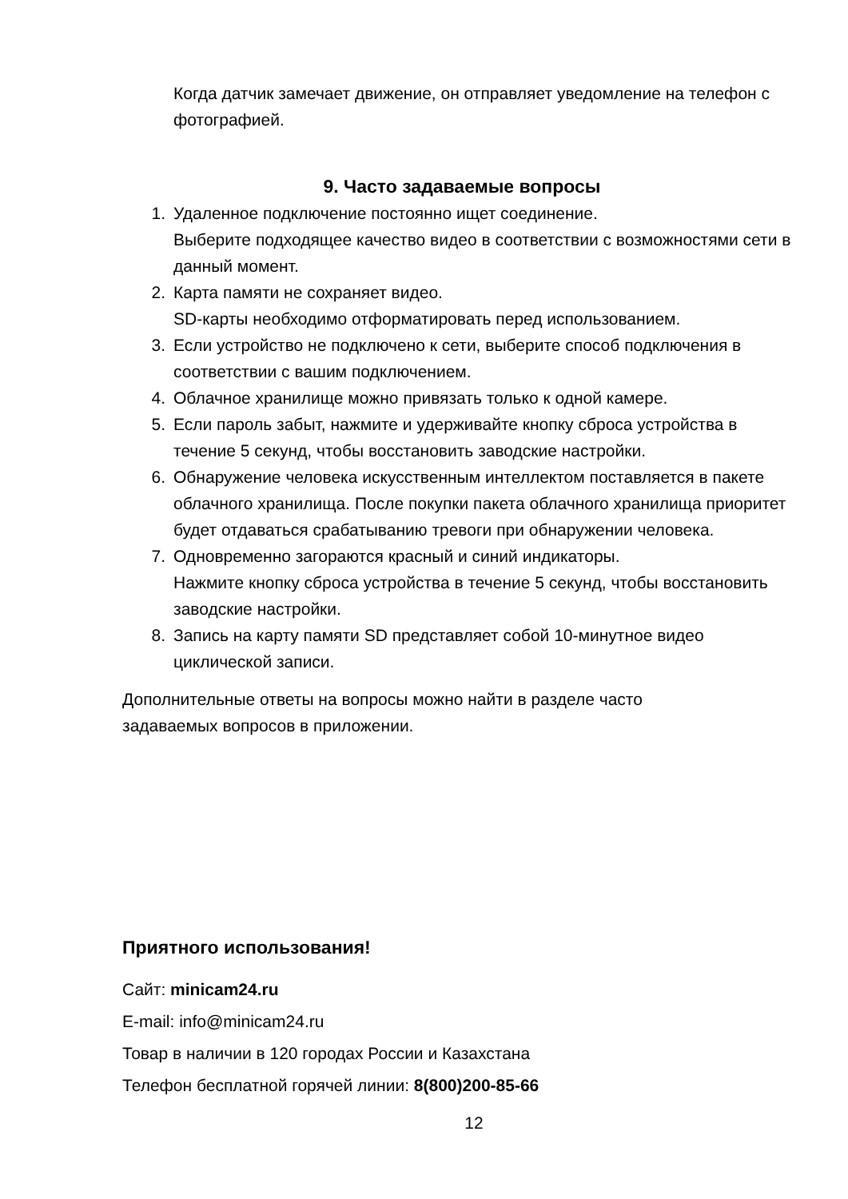Когда датчик замечает движение, он отправляет уведомление на телефон с фотографией.
9. Часто задаваемые вопросы
1. Удаленное подключение постоянно ищет соединение.
Выберите подходящее качество видео в соответствии с возможностями сети в данный момент.
2. Карта памяти не сохраняет видео.
SD-карты необходимо отформатировать перед использованием.
3. Если устройство не подключено к сети, выберите способ подключения в соответствии с вашим подключением.
4. Облачное хранилище можно привязать только к одной камере.
5. Если пароль забыт, нажмите и удерживайте кнопку сброса устройства в течение 5 секунд, чтобы восстановить заводские настройки.
6. Обнаружение человека искусственным интеллектом поставляется в пакете облачного хранилища. После покупки пакета облачного хранилища приоритет будет отдаваться срабатыванию тревоги при обнаружении человека.
7. Одновременно загораются красный и синий индикаторы.
Нажмите кнопку сброса устройства в течение 5 секунд, чтобы восстановить заводские настройки.
8. Запись на карту памяти SD представляет собой 10-минутное видео циклической записи.
Дополнительные ответы на вопросы можно найти в разделе часто задаваемых вопросов в приложении.
Приятного использования!
Сайт: minicam24.ru
E-mail: info@minicam24.ru
Товар в наличии в 120 городах России и Казахстана
Телефон бесплатной горячей линии: 8(800)200-85-66
12